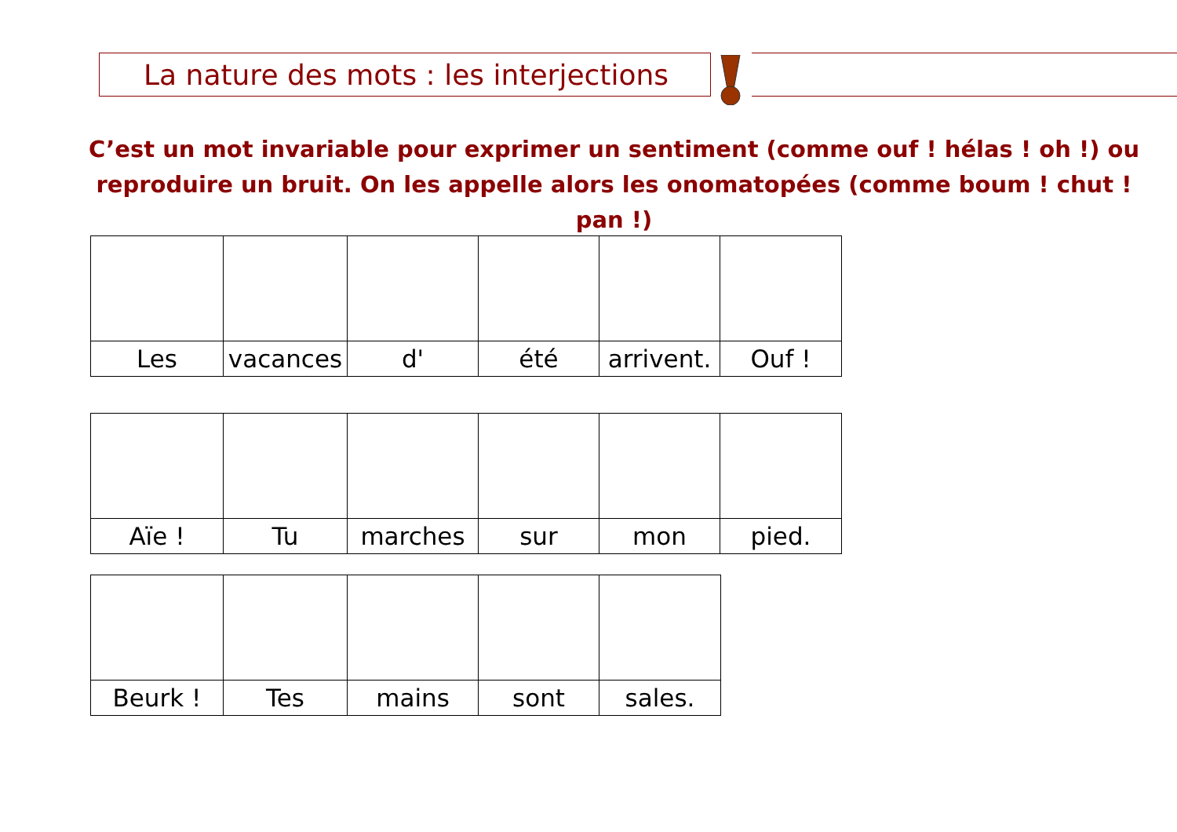La nature des mots : les interjections
C’est un mot invariable pour exprimer un sentiment (comme ouf ! hélas ! oh !) ou reproduire un bruit. On les appelle alors les onomatopées (comme boum ! chut ! pan !)
| Les | vacances | d' | été | arrivent. | Ouf ! |
| Aïe ! | Tu | marches | sur | mon | pied. |
| Beurk ! | Tes | mains | sont | sales. |